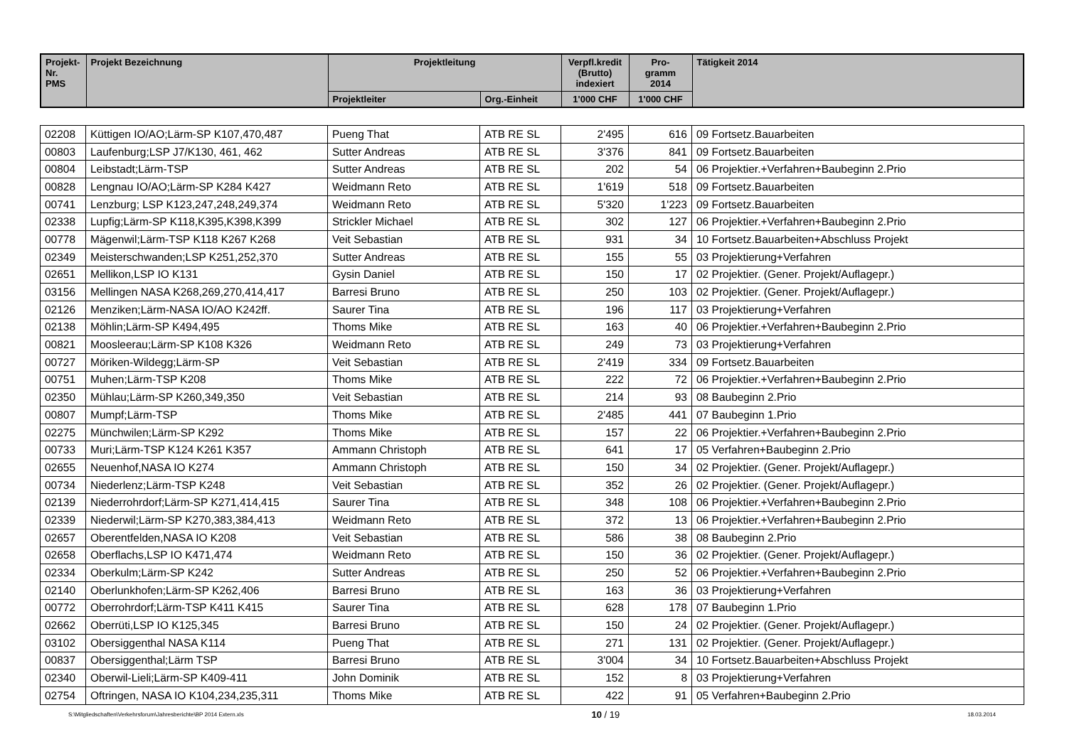| Projekt- Nr. PMS | Projekt Bezeichnung | Projektleitung | | Verpfl.kredit (Brutto) indexiert | Pro- gramm 2014 | Tätigkeit 2014 |
| --- | --- | --- | --- | --- | --- | --- |
| | | Projektleiter | Org.-Einheit | 1'000 CHF | 1'000 CHF | |
| 02208 | Küttigen IO/AO;Lärm-SP K107,470,487 | Pueng That | ATB RE SL | 2'495 | 616 | 09 Fortsetz.Bauarbeiten |
| 00803 | Laufenburg;LSP J7/K130, 461, 462 | Sutter Andreas | ATB RE SL | 3'376 | 841 | 09 Fortsetz.Bauarbeiten |
| 00804 | Leibstadt;Lärm-TSP | Sutter Andreas | ATB RE SL | 202 | 54 | 06 Projektier.+Verfahren+Baubeginn 2.Prio |
| 00828 | Lengnau IO/AO;Lärm-SP K284 K427 | Weidmann Reto | ATB RE SL | 1'619 | 518 | 09 Fortsetz.Bauarbeiten |
| 00741 | Lenzburg; LSP K123,247,248,249,374 | Weidmann Reto | ATB RE SL | 5'320 | 1'223 | 09 Fortsetz.Bauarbeiten |
| 02338 | Lupfig;Lärm-SP K118,K395,K398,K399 | Strickler Michael | ATB RE SL | 302 | 127 | 06 Projektier.+Verfahren+Baubeginn 2.Prio |
| 00778 | Mägenwil;Lärm-TSP K118 K267 K268 | Veit Sebastian | ATB RE SL | 931 | 34 | 10 Fortsetz.Bauarbeiten+Abschluss Projekt |
| 02349 | Meisterschwanden;LSP K251,252,370 | Sutter Andreas | ATB RE SL | 155 | 55 | 03 Projektierung+Verfahren |
| 02651 | Mellikon,LSP IO K131 | Gysin Daniel | ATB RE SL | 150 | 17 | 02 Projektier. (Gener. Projekt/Auflagepr.) |
| 03156 | Mellingen NASA K268,269,270,414,417 | Barresi Bruno | ATB RE SL | 250 | 103 | 02 Projektier. (Gener. Projekt/Auflagepr.) |
| 02126 | Menziken;Lärm-NASA IO/AO K242ff. | Saurer Tina | ATB RE SL | 196 | 117 | 03 Projektierung+Verfahren |
| 02138 | Möhlin;Lärm-SP K494,495 | Thoms Mike | ATB RE SL | 163 | 40 | 06 Projektier.+Verfahren+Baubeginn 2.Prio |
| 00821 | Moosleerau;Lärm-SP K108 K326 | Weidmann Reto | ATB RE SL | 249 | 73 | 03 Projektierung+Verfahren |
| 00727 | Möriken-Wildegg;Lärm-SP | Veit Sebastian | ATB RE SL | 2'419 | 334 | 09 Fortsetz.Bauarbeiten |
| 00751 | Muhen;Lärm-TSP K208 | Thoms Mike | ATB RE SL | 222 | 72 | 06 Projektier.+Verfahren+Baubeginn 2.Prio |
| 02350 | Mühlau;Lärm-SP K260,349,350 | Veit Sebastian | ATB RE SL | 214 | 93 | 08 Baubeginn 2.Prio |
| 00807 | Mumpf;Lärm-TSP | Thoms Mike | ATB RE SL | 2'485 | 441 | 07 Baubeginn 1.Prio |
| 02275 | Münchwilen;Lärm-SP K292 | Thoms Mike | ATB RE SL | 157 | 22 | 06 Projektier.+Verfahren+Baubeginn 2.Prio |
| 00733 | Muri;Lärm-TSP K124 K261 K357 | Ammann Christoph | ATB RE SL | 641 | 17 | 05 Verfahren+Baubeginn 2.Prio |
| 02655 | Neuenhof,NASA IO K274 | Ammann Christoph | ATB RE SL | 150 | 34 | 02 Projektier. (Gener. Projekt/Auflagepr.) |
| 00734 | Niederlenz;Lärm-TSP K248 | Veit Sebastian | ATB RE SL | 352 | 26 | 02 Projektier. (Gener. Projekt/Auflagepr.) |
| 02139 | Niederrohrdorf;Lärm-SP K271,414,415 | Saurer Tina | ATB RE SL | 348 | 108 | 06 Projektier.+Verfahren+Baubeginn 2.Prio |
| 02339 | Niederwil;Lärm-SP K270,383,384,413 | Weidmann Reto | ATB RE SL | 372 | 13 | 06 Projektier.+Verfahren+Baubeginn 2.Prio |
| 02657 | Oberentfelden,NASA IO K208 | Veit Sebastian | ATB RE SL | 586 | 38 | 08 Baubeginn 2.Prio |
| 02658 | Oberflachs,LSP IO K471,474 | Weidmann Reto | ATB RE SL | 150 | 36 | 02 Projektier. (Gener. Projekt/Auflagepr.) |
| 02334 | Oberkulm;Lärm-SP K242 | Sutter Andreas | ATB RE SL | 250 | 52 | 06 Projektier.+Verfahren+Baubeginn 2.Prio |
| 02140 | Oberlunkhofen;Lärm-SP K262,406 | Barresi Bruno | ATB RE SL | 163 | 36 | 03 Projektierung+Verfahren |
| 00772 | Oberrohrdorf;Lärm-TSP K411 K415 | Saurer Tina | ATB RE SL | 628 | 178 | 07 Baubeginn 1.Prio |
| 02662 | Oberrüti,LSP IO K125,345 | Barresi Bruno | ATB RE SL | 150 | 24 | 02 Projektier. (Gener. Projekt/Auflagepr.) |
| 03102 | Obersiggenthal NASA K114 | Pueng That | ATB RE SL | 271 | 131 | 02 Projektier. (Gener. Projekt/Auflagepr.) |
| 00837 | Obersiggenthal;Lärm TSP | Barresi Bruno | ATB RE SL | 3'004 | 34 | 10 Fortsetz.Bauarbeiten+Abschluss Projekt |
| 02340 | Oberwil-Lieli;Lärm-SP K409-411 | John Dominik | ATB RE SL | 152 | 8 | 03 Projektierung+Verfahren |
| 02754 | Oftringen, NASA IO K104,234,235,311 | Thoms Mike | ATB RE SL | 422 | 91 | 05 Verfahren+Baubeginn 2.Prio |
S:\Mitgliedschaften\Verkehrsforum\Jahresberichte\BP 2014 Extern.xls 10 / 19 18.03.2014